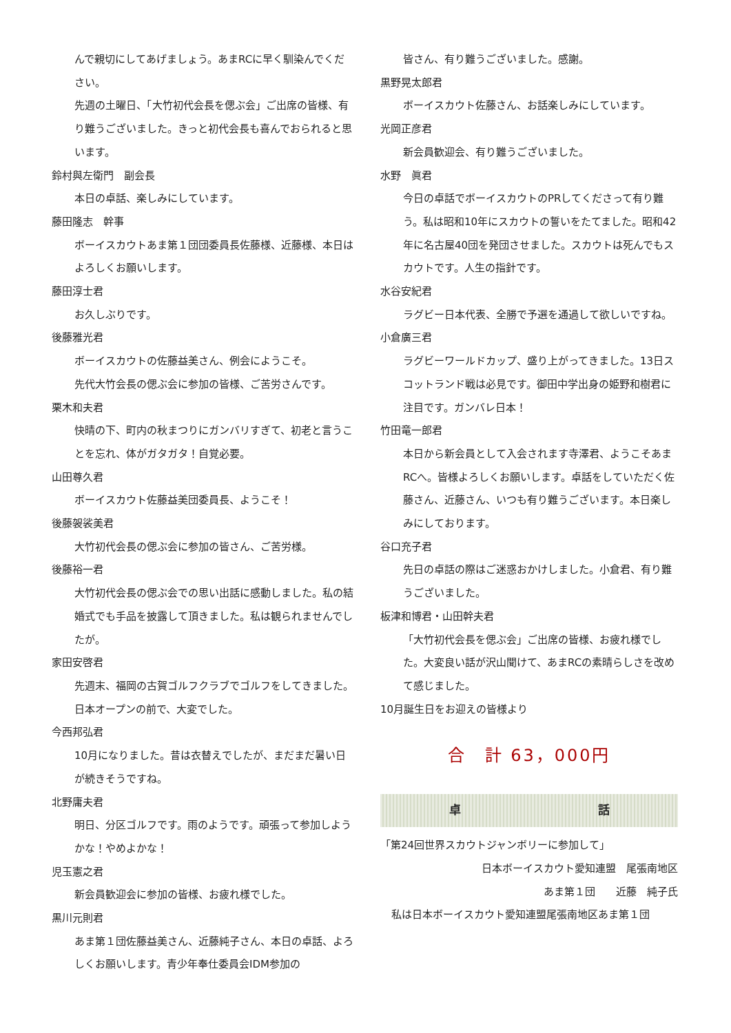んで親切にしてあげましょう。あまRCに早く馴染んでください。
先週の土曜日、「大竹初代会長を偲ぶ会」ご出席の皆様、有り難うございました。きっと初代会長も喜んでおられると思います。
鈴村與左衛門　副会長
本日の卓話、楽しみにしています。
藤田隆志　幹事
ボーイスカウトあま第１団団委員長佐藤様、近藤様、本日はよろしくお願いします。
藤田淳士君
お久しぶりです。
後藤雅光君
ボーイスカウトの佐藤益美さん、例会にようこそ。
先代大竹会長の偲ぶ会に参加の皆様、ご苦労さんです。
栗木和夫君
快晴の下、町内の秋まつりにガンバリすぎて、初老と言うことを忘れ、体がガタガタ！自覚必要。
山田尊久君
ボーイスカウト佐藤益美団委員長、ようこそ！
後藤袈裟美君
大竹初代会長の偲ぶ会に参加の皆さん、ご苦労様。
後藤裕一君
大竹初代会長の偲ぶ会での思い出話に感動しました。私の結婚式でも手品を披露して頂きました。私は観られませんでしたが。
家田安啓君
先週末、福岡の古賀ゴルフクラブでゴルフをしてきました。日本オープンの前で、大変でした。
今西邦弘君
10月になりました。昔は衣替えでしたが、まだまだ暑い日が続きそうですね。
北野庸夫君
明日、分区ゴルフです。雨のようです。頑張って参加しようかな！やめよかな！
児玉憲之君
新会員歓迎会に参加の皆様、お疲れ様でした。
黒川元則君
あま第１団佐藤益美さん、近藤純子さん、本日の卓話、よろしくお願いします。青少年奉仕委員会IDM参加の
皆さん、有り難うございました。感謝。
黒野晃太郎君
ボーイスカウト佐藤さん、お話楽しみにしています。
光岡正彦君
新会員歓迎会、有り難うございました。
水野　眞君
今日の卓話でボーイスカウトのPRしてくださって有り難う。私は昭和10年にスカウトの誓いをたてました。昭和42年に名古屋40団を発団させました。スカウトは死んでもスカウトです。人生の指針です。
水谷安紀君
ラグビー日本代表、全勝で予選を通過して欲しいですね。
小倉廣三君
ラグビーワールドカップ、盛り上がってきました。13日スコットランド戦は必見です。御田中学出身の姫野和樹君に注目です。ガンバレ日本！
竹田竜一郎君
本日から新会員として入会されます寺澤君、ようこそあまRCへ。皆様よろしくお願いします。卓話をしていただく佐藤さん、近藤さん、いつも有り難うございます。本日楽しみにしております。
谷口充子君
先日の卓話の際はご迷惑おかけしました。小倉君、有り難うございました。
板津和博君・山田幹夫君
「大竹初代会長を偲ぶ会」ご出席の皆様、お疲れ様でした。大変良い話が沢山聞けて、あまRCの素晴らしさを改めて感じました。
10月誕生日をお迎えの皆様より
合　計 63，000円
卓 話
「第24回世界スカウトジャンボリーに参加して」
日本ボーイスカウト愛知連盟　尾張南地区
あま第１団　　近藤　純子氏
私は日本ボーイスカウト愛知連盟尾張南地区あま第１団